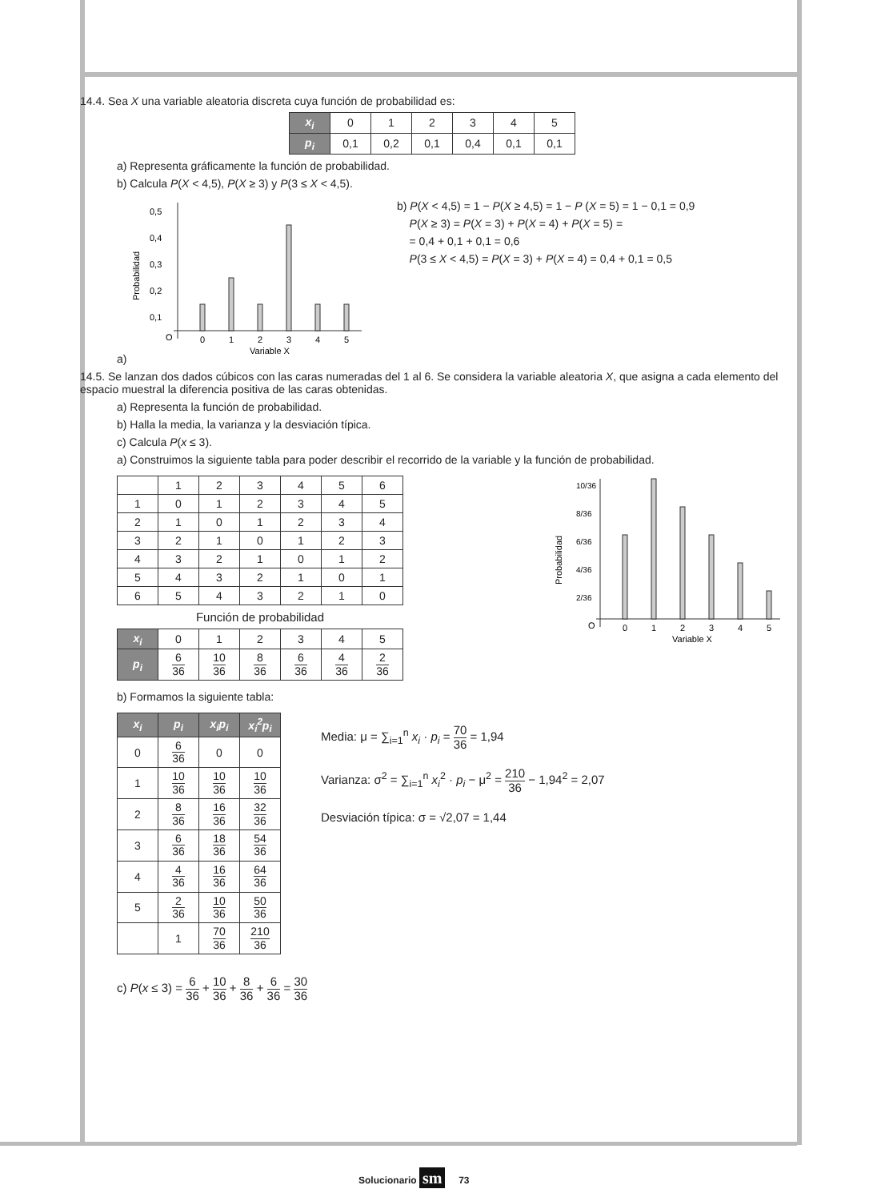14.4. Sea X una variable aleatoria discreta cuya función de probabilidad es:
| x<sub>i</sub> | 0 | 1 | 2 | 3 | 4 | 5 |
| p<sub>i</sub> | 0,1 | 0,2 | 0,1 | 0,4 | 0,1 | 0,1 |
a) Representa gráficamente la función de probabilidad.
b) Calcula P(X < 4,5), P(X ≥ 3) y P(3 ≤ X < 4,5).
a)
Probabilidad
0,5
0,4
0,3
0,2
0,1
O
0
1
2
3
4
5
Variable X
b) P(X < 4,5) = 1 − P(X ≥ 4,5) = 1 − P (X = 5) = 1 − 0,1 = 0,9
P(X ≥ 3) = P(X = 3) + P(X = 4) + P(X = 5) =
= 0,4 + 0,1 + 0,1 = 0,6
P(3 ≤ X < 4,5) = P(X = 3) + P(X = 4) = 0,4 + 0,1 = 0,5
14.5. Se lanzan dos dados cúbicos con las caras numeradas del 1 al 6. Se considera la variable aleatoria X, que asigna a cada elemento del espacio muestral la diferencia positiva de las caras obtenidas.
a) Representa la función de probabilidad.
b) Halla la media, la varianza y la desviación típica.
c) Calcula P(x ≤ 3).
a) Construimos la siguiente tabla para poder describir el recorrido de la variable y la función de probabilidad.
| | 1 | 2 | 3 | 4 | 5 | 6 |
| 1 | 0 | 1 | 2 | 3 | 4 | 5 |
| 2 | 1 | 0 | 1 | 2 | 3 | 4 |
| 3 | 2 | 1 | 0 | 1 | 2 | 3 |
| 4 | 3 | 2 | 1 | 0 | 1 | 2 |
| 5 | 4 | 3 | 2 | 1 | 0 | 1 |
| 6 | 5 | 4 | 3 | 2 | 1 | 0 |
Función de probabilidad
| x<sub>i</sub> | 0 | 1 | 2 | 3 | 4 | 5 |
| p<sub>i</sub> | 6 36 | 10 36 | 8 36 | 6 36 | 4 36 | 2 36 |
Probabilidad
10/36
8/36
6/36
4/36
2/36
O
0
1
2
3
4
5
Variable X
b) Formamos la siguiente tabla:
| x<sub>i</sub> | p<sub>i</sub> | x<sub>i</sub>p<sub>i</sub> | x<sub>i</sub><sup>2</sup>p<sub>i</sub> |
| --- | --- | --- | --- |
| 0 | 6 36 | 0 | 0 |
| 1 | 10 36 | 10 36 | 10 36 |
| 2 | 8 36 | 16 36 | 32 36 |
| 3 | 6 36 | 18 36 | 54 36 |
| 4 | 4 36 | 16 36 | 64 36 |
| 5 | 2 36 | 10 36 | 50 36 |
| | 1 | 70 36 | 210 36 |
Media: μ = ∑<sub>i=1</sub><sup>n</sup> x<sub>i</sub> · p<sub>i</sub> = 70 36 = 1,94
Varianza: σ<sup>2</sup> = ∑<sub>i=1</sub><sup>n</sup> x<sub>i</sub><sup>2</sup> · p<sub>i</sub> − μ<sup>2</sup> = 210 36 − 1,94<sup>2</sup> = 2,07
Desviación típica: σ = √2,07 = 1,44
c) P(x ≤ 3) = 6 36 + 10 36 + 8 36 + 6 36 = 30 36
Solucionario sm 73